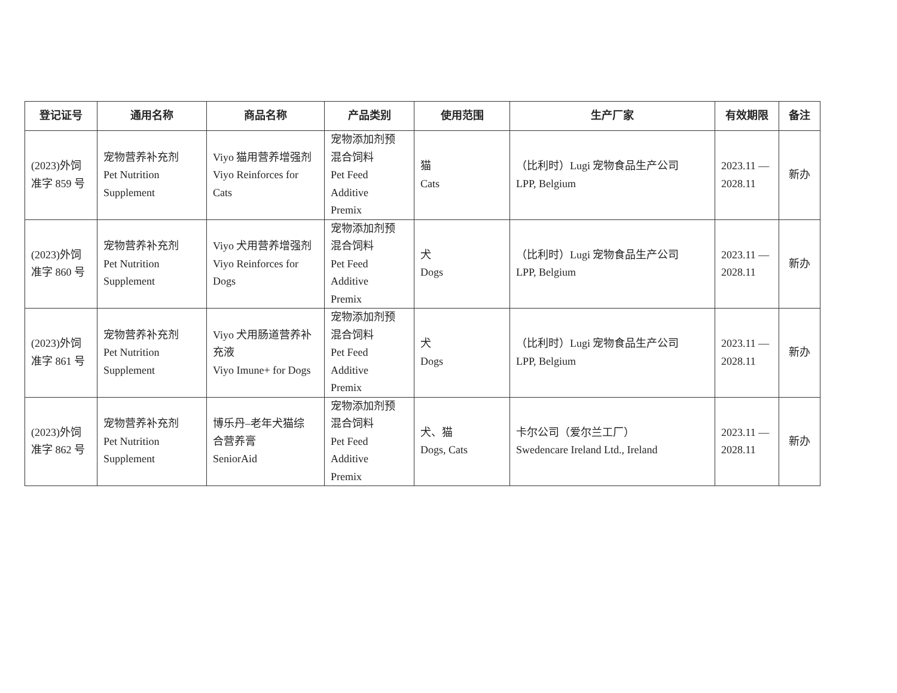| 登记证号 | 通用名称 | 商品名称 | 产品类别 | 使用范围 | 生产厂家 | 有效期限 | 备注 |
| --- | --- | --- | --- | --- | --- | --- | --- |
| (2023)外饲 准字 859 号 | 宠物营养补充剂 Pet Nutrition Supplement | Viyo 猫用营养增强剂 Viyo Reinforces for Cats | 宠物添加剂预 混合饲料 Pet Feed Additive Premix | 猫 Cats | （比利时）Lugi 宠物食品生产公司 LPP, Belgium | 2023.11 — 2028.11 | 新办 |
| (2023)外饲 准字 860 号 | 宠物营养补充剂 Pet Nutrition Supplement | Viyo 犬用营养增强剂 Viyo Reinforces for Dogs | 宠物添加剂预 混合饲料 Pet Feed Additive Premix | 犬 Dogs | （比利时）Lugi 宠物食品生产公司 LPP, Belgium | 2023.11 — 2028.11 | 新办 |
| (2023)外饲 准字 861 号 | 宠物营养补充剂 Pet Nutrition Supplement | Viyo 犬用肠道营养补 充液 Viyo Imune+ for Dogs | 宠物添加剂预 混合饲料 Pet Feed Additive Premix | 犬 Dogs | （比利时）Lugi 宠物食品生产公司 LPP, Belgium | 2023.11 — 2028.11 | 新办 |
| (2023)外饲 准字 862 号 | 宠物营养补充剂 Pet Nutrition Supplement | 博乐丹–老年犬猫综 合营养膏 SeniorAid | 宠物添加剂预 混合饲料 Pet Feed Additive Premix | 犬、猫 Dogs, Cats | 卡尔公司（爱尔兰工厂） Swedencare Ireland Ltd., Ireland | 2023.11 — 2028.11 | 新办 |